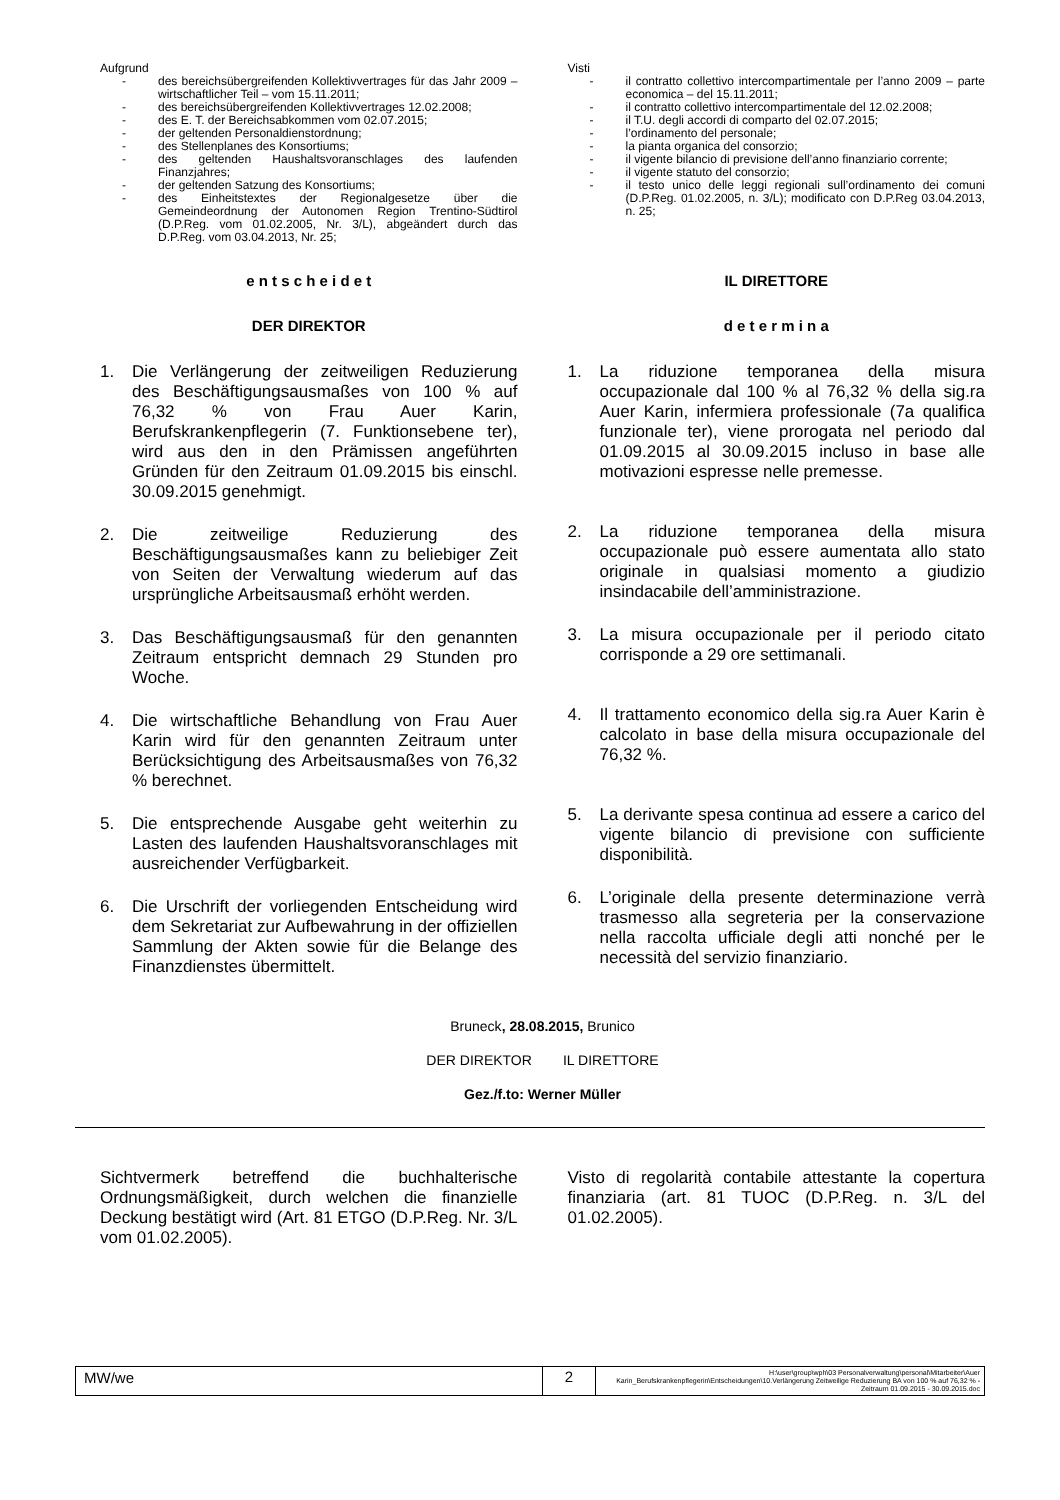Aufgrund
- des bereichsübergreifenden Kollektivvertrages für das Jahr 2009 – wirtschaftlicher Teil – vom 15.11.2011;
- des bereichsübergreifenden Kollektivvertrages 12.02.2008;
- des E. T. der Bereichsabkommen vom 02.07.2015;
- der geltenden Personaldienstordnung;
- des Stellenplanes des Konsortiums;
- des geltenden Haushaltsvoranschlages des laufenden Finanzjahres;
- der geltenden Satzung des Konsortiums;
- des Einheitstextes der Regionalgesetze über die Gemeindeordnung der Autonomen Region Trentino-Südtirol (D.P.Reg. vom 01.02.2005, Nr. 3/L), abgeändert durch das D.P.Reg. vom 03.04.2013, Nr. 25;
Visti
- il contratto collettivo intercompartimentale per l’anno 2009 – parte economica – del 15.11.2011;
- il contratto collettivo intercompartimentale del 12.02.2008;
- il T.U. degli accordi di comparto del 02.07.2015;
- l’ordinamento del personale;
- la pianta organica del consorzio;
- il vigente bilancio di previsione dell’anno finanziario corrente;
- il vigente statuto del consorzio;
- il testo unico delle leggi regionali sull’ordinamento dei comuni (D.P.Reg. 01.02.2005, n. 3/L); modificato con D.P.Reg 03.04.2013, n. 25;
e n t s c h e i d e t
DER DIREKTOR
IL DIRETTORE
d e t e r m i n a
1. Die Verlängerung der zeitweiligen Reduzierung des Beschäftigungsausmaßes von 100 % auf 76,32 % von Frau Auer Karin, Berufskrankenpflegerin (7. Funktionsebene ter), wird aus den in den Prämissen angeführten Gründen für den Zeitraum 01.09.2015 bis einschl. 30.09.2015 genehmigt.
2. Die zeitweilige Reduzierung des Beschäftigungsausmaßes kann zu beliebiger Zeit von Seiten der Verwaltung wiederum auf das ursprüngliche Arbeitsausmaß erhöht werden.
3. Das Beschäftigungsausmaß für den genannten Zeitraum entspricht demnach 29 Stunden pro Woche.
4. Die wirtschaftliche Behandlung von Frau Auer Karin wird für den genannten Zeitraum unter Berücksichtigung des Arbeitsausmaßes von 76,32 % berechnet.
5. Die entsprechende Ausgabe geht weiterhin zu Lasten des laufenden Haushaltsvoranschlages mit ausreichender Verfügbarkeit.
6. Die Urschrift der vorliegenden Entscheidung wird dem Sekretariat zur Aufbewahrung in der offiziellen Sammlung der Akten sowie für die Belange des Finanzdienstes übermittelt.
1. La riduzione temporanea della misura occupazionale dal 100 % al 76,32 % della sig.ra Auer Karin, infermiera professionale (7a qualifica funzionale ter), viene prorogata nel periodo dal 01.09.2015 al 30.09.2015 incluso in base alle motivazioni espresse nelle premesse.
2. La riduzione temporanea della misura occupazionale può essere aumentata allo stato originale in qualsiasi momento a giudizio insindacabile dell’amministrazione.
3. La misura occupazionale per il periodo citato corrisponde a 29 ore settimanali.
4. Il trattamento economico della sig.ra Auer Karin è calcolato in base della misura occupazionale del 76,32 %.
5. La derivante spesa continua ad essere a carico del vigente bilancio di previsione con sufficiente disponibilità.
6. L’originale della presente determinazione verrà trasmesso alla segreteria per la conservazione nella raccolta ufficiale degli atti nonché per le necessità del servizio finanziario.
Bruneck, 28.08.2015, Brunico
DER DIREKTOR IL DIRETTORE
Gez./f.to: Werner Müller
Sichtvermerk betreffend die buchhalterische Ordnungsmäßigkeit, durch welchen die finanzielle Deckung bestätigt wird (Art. 81 ETGO (D.P.Reg. Nr. 3/L vom 01.02.2005).
Visto di regolarità contabile attestante la copertura finanziaria (art. 81 TUOC (D.P.Reg. n. 3/L del 01.02.2005).
| MW/we | 2 | H:\user\group\wph\03 Personalverwaltung\personal\Mitarbeiter\Auer Karin_Berufskrankenpflegerin\Entscheidungen\10.Verlängerung Zeitweilige Reduzierung BA von 100 % auf 76,32 % - Zeitraum 01.09.2015 - 30.09.2015.doc |